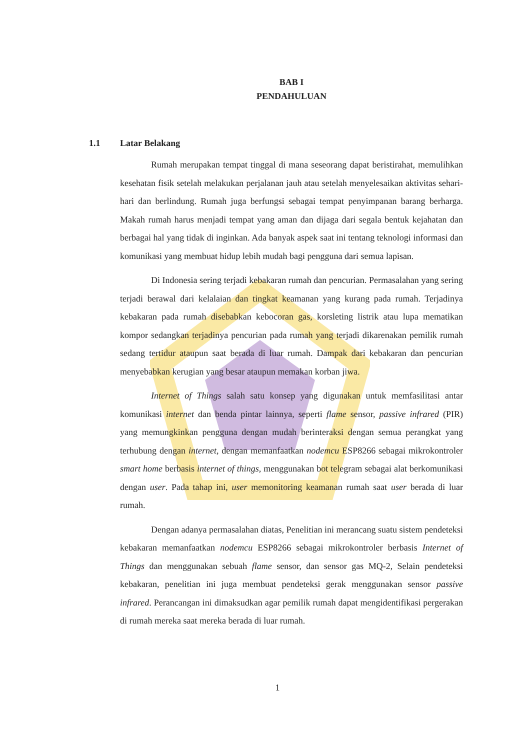BAB I
PENDAHULUAN
1.1 Latar Belakang
Rumah merupakan tempat tinggal di mana seseorang dapat beristirahat, memulihkan kesehatan fisik setelah melakukan perjalanan jauh atau setelah menyelesaikan aktivitas sehari-hari dan berlindung. Rumah juga berfungsi sebagai tempat penyimpanan barang berharga. Makah rumah harus menjadi tempat yang aman dan dijaga dari segala bentuk kejahatan dan berbagai hal yang tidak di inginkan. Ada banyak aspek saat ini tentang teknologi informasi dan komunikasi yang membuat hidup lebih mudah bagi pengguna dari semua lapisan.
Di Indonesia sering terjadi kebakaran rumah dan pencurian. Permasalahan yang sering terjadi berawal dari kelalaian dan tingkat keamanan yang kurang pada rumah. Terjadinya kebakaran pada rumah disebabkan kebocoran gas, korsleting listrik atau lupa mematikan kompor sedangkan terjadinya pencurian pada rumah yang terjadi dikarenakan pemilik rumah sedang tertidur ataupun saat berada di luar rumah. Dampak dari kebakaran dan pencurian menyebabkan kerugian yang besar ataupun memakan korban jiwa.
Internet of Things salah satu konsep yang digunakan untuk memfasilitasi antar komunikasi internet dan benda pintar lainnya, seperti flame sensor, passive infrared (PIR) yang memungkinkan pengguna dengan mudah berinteraksi dengan semua perangkat yang terhubung dengan internet, dengan memanfaatkan nodemcu ESP8266 sebagai mikrokontroler smart home berbasis internet of things, menggunakan bot telegram sebagai alat berkomunikasi dengan user. Pada tahap ini, user memonitoring keamanan rumah saat user berada di luar rumah.
Dengan adanya permasalahan diatas, Penelitian ini merancang suatu sistem pendeteksi kebakaran memanfaatkan nodemcu ESP8266 sebagai mikrokontroler berbasis Internet of Things dan menggunakan sebuah flame sensor, dan sensor gas MQ-2, Selain pendeteksi kebakaran, penelitian ini juga membuat pendeteksi gerak menggunakan sensor passive infrared. Perancangan ini dimaksudkan agar pemilik rumah dapat mengidentifikasi pergerakan di rumah mereka saat mereka berada di luar rumah.
1